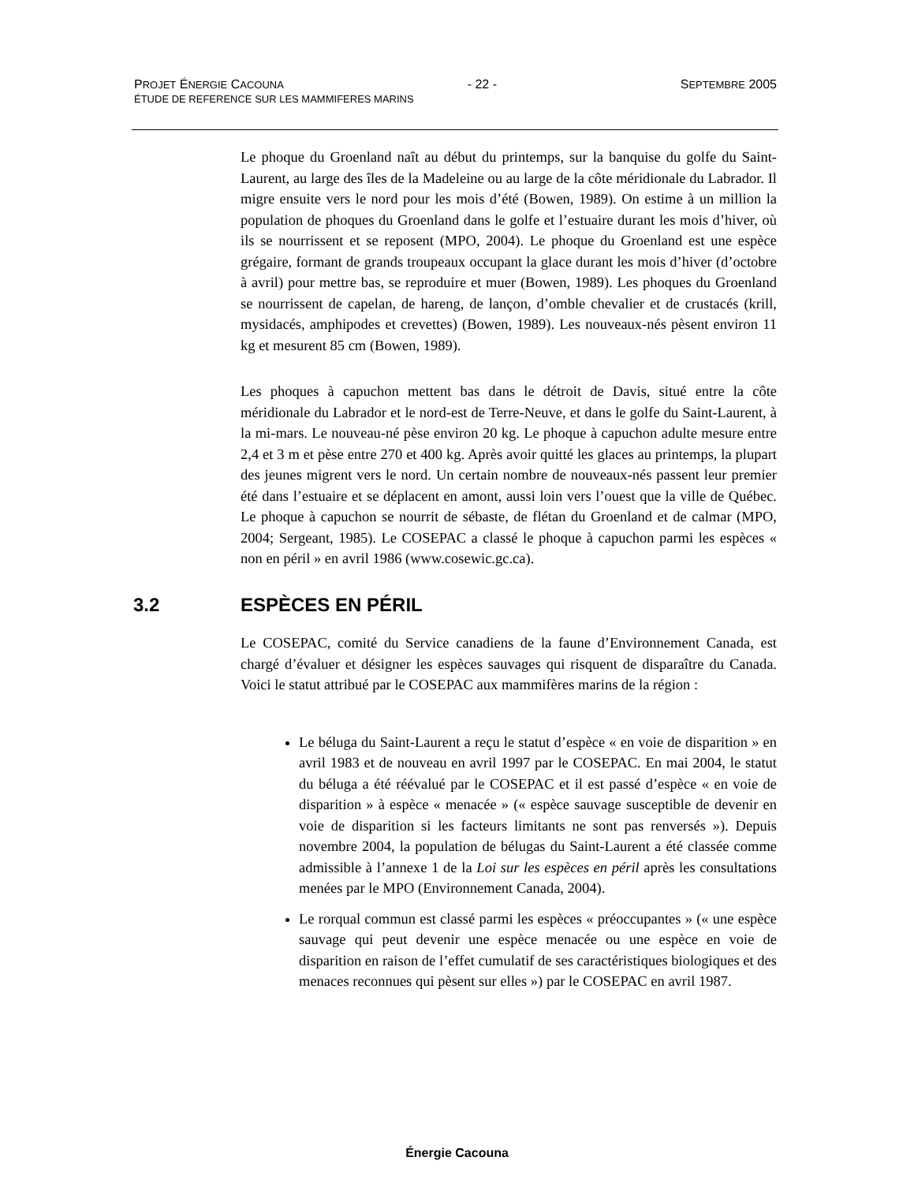PROJET ÉNERGIE CACOUNA - 22 - SEPTEMBRE 2005
ÉTUDE DE REFERENCE SUR LES MAMMIFERES MARINS
Le phoque du Groenland naît au début du printemps, sur la banquise du golfe du Saint-Laurent, au large des îles de la Madeleine ou au large de la côte méridionale du Labrador. Il migre ensuite vers le nord pour les mois d’été (Bowen, 1989). On estime à un million la population de phoques du Groenland dans le golfe et l’estuaire durant les mois d’hiver, où ils se nourrissent et se reposent (MPO, 2004). Le phoque du Groenland est une espèce grégaire, formant de grands troupeaux occupant la glace durant les mois d’hiver (d’octobre à avril) pour mettre bas, se reproduire et muer (Bowen, 1989). Les phoques du Groenland se nourrissent de capelan, de hareng, de lançon, d’omble chevalier et de crustacés (krill, mysidacés, amphipodes et crevettes) (Bowen, 1989). Les nouveaux-nés pèsent environ 11 kg et mesurent 85 cm (Bowen, 1989).
Les phoques à capuchon mettent bas dans le détroit de Davis, situé entre la côte méridionale du Labrador et le nord-est de Terre-Neuve, et dans le golfe du Saint-Laurent, à la mi-mars. Le nouveau-né pèse environ 20 kg. Le phoque à capuchon adulte mesure entre 2,4 et 3 m et pèse entre 270 et 400 kg. Après avoir quitté les glaces au printemps, la plupart des jeunes migrent vers le nord. Un certain nombre de nouveaux-nés passent leur premier été dans l’estuaire et se déplacent en amont, aussi loin vers l’ouest que la ville de Québec. Le phoque à capuchon se nourrit de sébaste, de flétan du Groenland et de calmar (MPO, 2004; Sergeant, 1985). Le COSEPAC a classé le phoque à capuchon parmi les espèces « non en péril » en avril 1986 (www.cosewic.gc.ca).
3.2 ESPÈCES EN PÉRIL
Le COSEPAC, comité du Service canadiens de la faune d’Environnement Canada, est chargé d’évaluer et désigner les espèces sauvages qui risquent de disparaître du Canada. Voici le statut attribué par le COSEPAC aux mammifères marins de la région :
Le béluga du Saint-Laurent a reçu le statut d’espèce « en voie de disparition » en avril 1983 et de nouveau en avril 1997 par le COSEPAC. En mai 2004, le statut du béluga a été réévalué par le COSEPAC et il est passé d’espèce « en voie de disparition » à espèce « menacée » (« espèce sauvage susceptible de devenir en voie de disparition si les facteurs limitants ne sont pas renversés »). Depuis novembre 2004, la population de bélugas du Saint-Laurent a été classée comme admissible à l’annexe 1 de la Loi sur les espèces en péril après les consultations menées par le MPO (Environnement Canada, 2004).
Le rorqual commun est classé parmi les espèces « préoccupantes » (« une espèce sauvage qui peut devenir une espèce menacée ou une espèce en voie de disparition en raison de l’effet cumulatif de ses caractéristiques biologiques et des menaces reconnues qui pèsent sur elles ») par le COSEPAC en avril 1987.
Énergie Cacouna